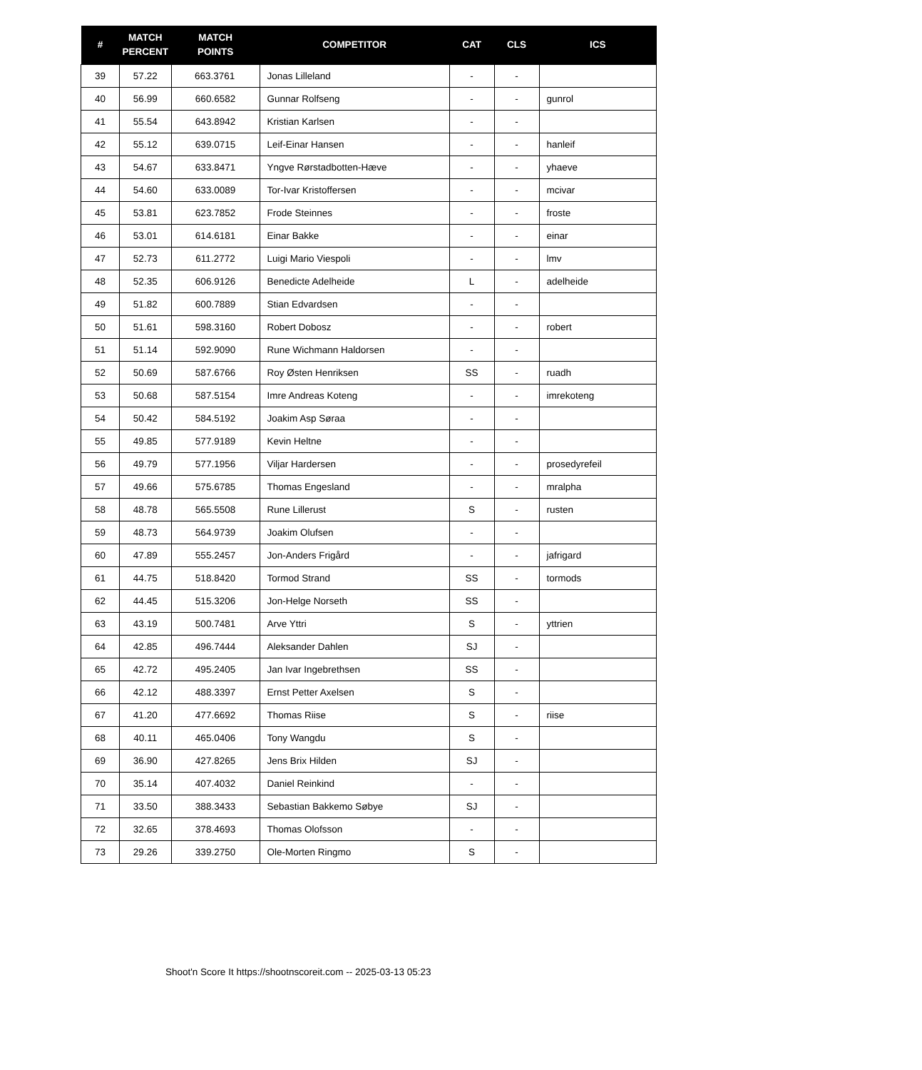| # | MATCH PERCENT | MATCH POINTS | COMPETITOR | CAT | CLS | ICS |
| --- | --- | --- | --- | --- | --- | --- |
| 39 | 57.22 | 663.3761 | Jonas Lilleland | - | - | |
| 40 | 56.99 | 660.6582 | Gunnar Rolfseng | - | - | gunrol |
| 41 | 55.54 | 643.8942 | Kristian Karlsen | - | - | |
| 42 | 55.12 | 639.0715 | Leif-Einar Hansen | - | - | hanleif |
| 43 | 54.67 | 633.8471 | Yngve Rørstadbotten-Hæve | - | - | yhaeve |
| 44 | 54.60 | 633.0089 | Tor-Ivar Kristoffersen | - | - | mcivar |
| 45 | 53.81 | 623.7852 | Frode Steinnes | - | - | froste |
| 46 | 53.01 | 614.6181 | Einar Bakke | - | - | einar |
| 47 | 52.73 | 611.2772 | Luigi Mario Viespoli | - | - | lmv |
| 48 | 52.35 | 606.9126 | Benedicte Adelheide | L | - | adelheide |
| 49 | 51.82 | 600.7889 | Stian Edvardsen | - | - | |
| 50 | 51.61 | 598.3160 | Robert Dobosz | - | - | robert |
| 51 | 51.14 | 592.9090 | Rune Wichmann Haldorsen | - | - | |
| 52 | 50.69 | 587.6766 | Roy Østen Henriksen | SS | - | ruadh |
| 53 | 50.68 | 587.5154 | Imre Andreas Koteng | - | - | imrekoteng |
| 54 | 50.42 | 584.5192 | Joakim Asp Søraa | - | - | |
| 55 | 49.85 | 577.9189 | Kevin Heltne | - | - | |
| 56 | 49.79 | 577.1956 | Viljar Hardersen | - | - | prosedyrefeil |
| 57 | 49.66 | 575.6785 | Thomas Engesland | - | - | mralpha |
| 58 | 48.78 | 565.5508 | Rune Lillerust | S | - | rusten |
| 59 | 48.73 | 564.9739 | Joakim Olufsen | - | - | |
| 60 | 47.89 | 555.2457 | Jon-Anders Frigård | - | - | jafrigard |
| 61 | 44.75 | 518.8420 | Tormod Strand | SS | - | tormods |
| 62 | 44.45 | 515.3206 | Jon-Helge Norseth | SS | - | |
| 63 | 43.19 | 500.7481 | Arve Yttri | S | - | yttrien |
| 64 | 42.85 | 496.7444 | Aleksander Dahlen | SJ | - | |
| 65 | 42.72 | 495.2405 | Jan Ivar Ingebrethsen | SS | - | |
| 66 | 42.12 | 488.3397 | Ernst Petter Axelsen | S | - | |
| 67 | 41.20 | 477.6692 | Thomas Riise | S | - | riise |
| 68 | 40.11 | 465.0406 | Tony Wangdu | S | - | |
| 69 | 36.90 | 427.8265 | Jens Brix Hilden | SJ | - | |
| 70 | 35.14 | 407.4032 | Daniel Reinkind | - | - | |
| 71 | 33.50 | 388.3433 | Sebastian Bakkemo Søbye | SJ | - | |
| 72 | 32.65 | 378.4693 | Thomas Olofsson | - | - | |
| 73 | 29.26 | 339.2750 | Ole-Morten Ringmo | S | - | |
Shoot'n Score It https://shootnscoreit.com -- 2025-03-13 05:23